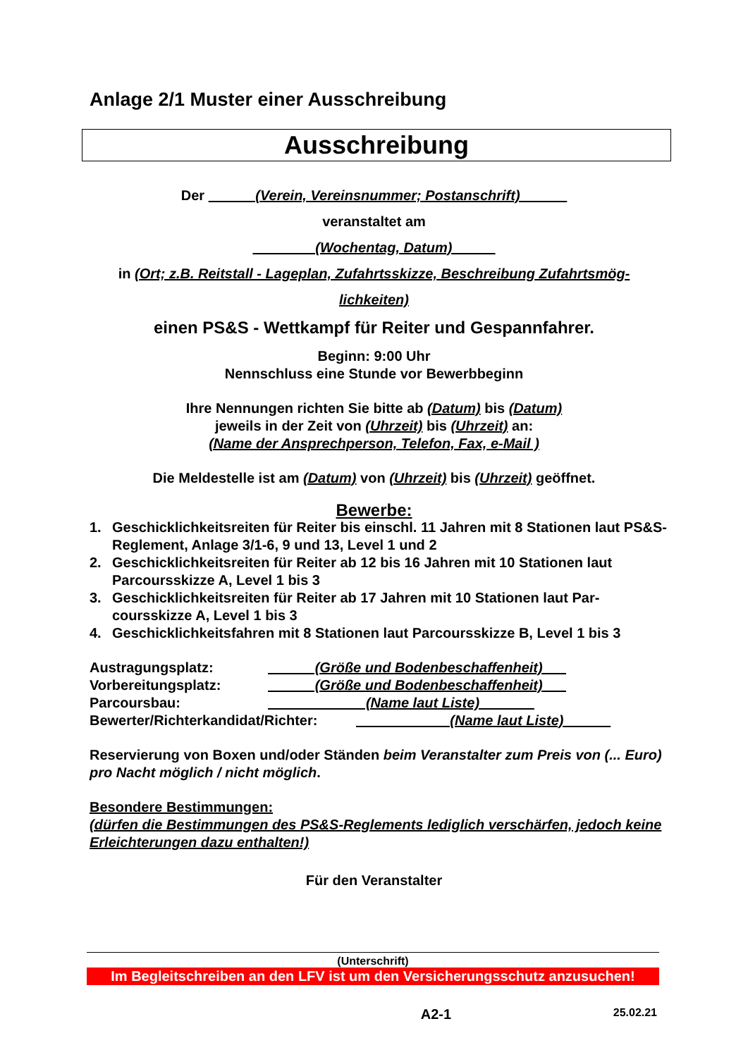Anlage 2/1 Muster einer Ausschreibung
Ausschreibung
Der (Verein, Vereinsnummer; Postanschrift)
veranstaltet am
(Wochentag, Datum)
in (Ort; z.B. Reitstall - Lageplan, Zufahrtsskizze, Beschreibung Zufahrtsmög-
lichkeiten)
einen PS&S - Wettkampf für Reiter und Gespannfahrer.
Beginn: 9:00 Uhr
Nennschluss eine Stunde vor Bewerbbeginn
Ihre Nennungen richten Sie bitte ab (Datum) bis (Datum)
jeweils in der Zeit von (Uhrzeit) bis (Uhrzeit) an:
(Name der Ansprechperson, Telefon, Fax, e-Mail )
Die Meldestelle ist am (Datum) von (Uhrzeit) bis (Uhrzeit) geöffnet.
Bewerbe:
1. Geschicklichkeitsreiten für Reiter bis einschl. 11 Jahren mit 8 Stationen laut PS&S-Reglement, Anlage 3/1-6, 9 und 13, Level 1 und 2
2. Geschicklichkeitsreiten für Reiter ab 12 bis 16 Jahren mit 10 Stationen laut Parcoursskizze A, Level 1 bis 3
3. Geschicklichkeitsreiten für Reiter ab 17 Jahren mit 10 Stationen laut Par-coursskizze A, Level 1 bis 3
4. Geschicklichkeitsfahren mit 8 Stationen laut Parcoursskizze B, Level 1 bis 3
Austragungsplatz: (Größe und Bodenbeschaffenheit)
Vorbereitungsplatz: (Größe und Bodenbeschaffenheit)
Parcoursbau: (Name laut Liste)
Bewerter/Richterkandidat/Richter: (Name laut Liste)
Reservierung von Boxen und/oder Ständen beim Veranstalter zum Preis von (... Euro) pro Nacht möglich / nicht möglich.
Besondere Bestimmungen:
(dürfen die Bestimmungen des PS&S-Reglements lediglich verschärfen, jedoch keine Erleichterungen dazu enthalten!)
Für den Veranstalter
(Unterschrift)
Im Begleitschreiben an den LFV ist um den Versicherungsschutz anzusuchen!
A2-1 25.02.21